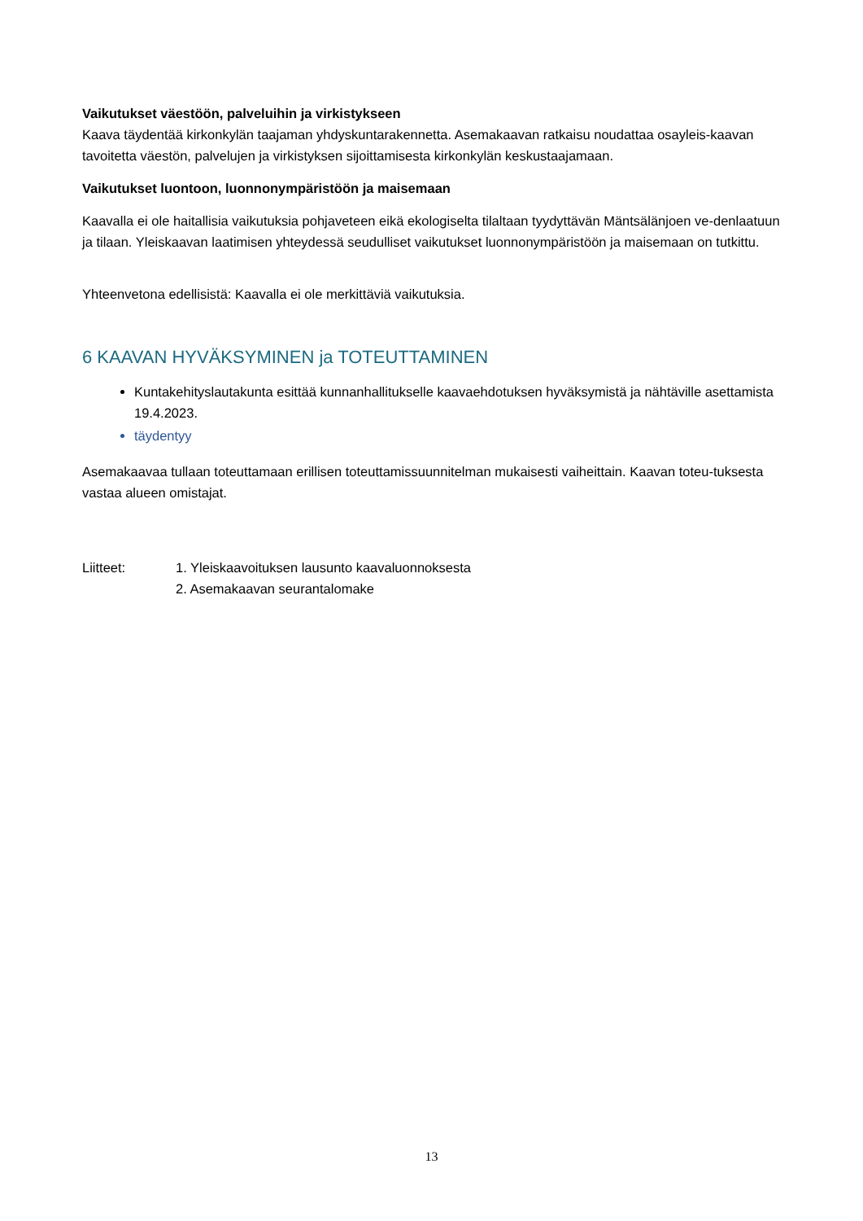Vaikutukset väestöön, palveluihin ja virkistykseen
Kaava täydentää kirkonkylän taajaman yhdyskuntarakennetta. Asemakaavan ratkaisu noudattaa osayleis-kaavan tavoitetta väestön, palvelujen ja virkistyksen sijoittamisesta kirkonkylän keskustaajamaan.
Vaikutukset luontoon, luonnonympäristöön ja maisemaan
Kaavalla ei ole haitallisia vaikutuksia pohjaveteen eikä ekologiselta tilaltaan tyydyttävän Mäntsälänjoen ve-denlaatuun ja tilaan. Yleiskaavan laatimisen yhteydessä seudulliset vaikutukset luonnonympäristöön ja maisemaan on tutkittu.
Yhteenvetona edellisistä: Kaavalla ei ole merkittäviä vaikutuksia.
6 KAAVAN HYVÄKSYMINEN ja TOTEUTTAMINEN
Kuntakehityslautakunta esittää kunnanhallitukselle kaavaehdotuksen hyväksymistä ja nähtäville asettamista 19.4.2023.
täydentyy
Asemakaavaa tullaan toteuttamaan erillisen toteuttamissuunnitelman mukaisesti vaiheittain. Kaavan toteu-tuksesta vastaa alueen omistajat.
Liitteet: 1. Yleiskaavoituksen lausunto kaavaluonnoksesta
2. Asemakaavan seurantalomake
13